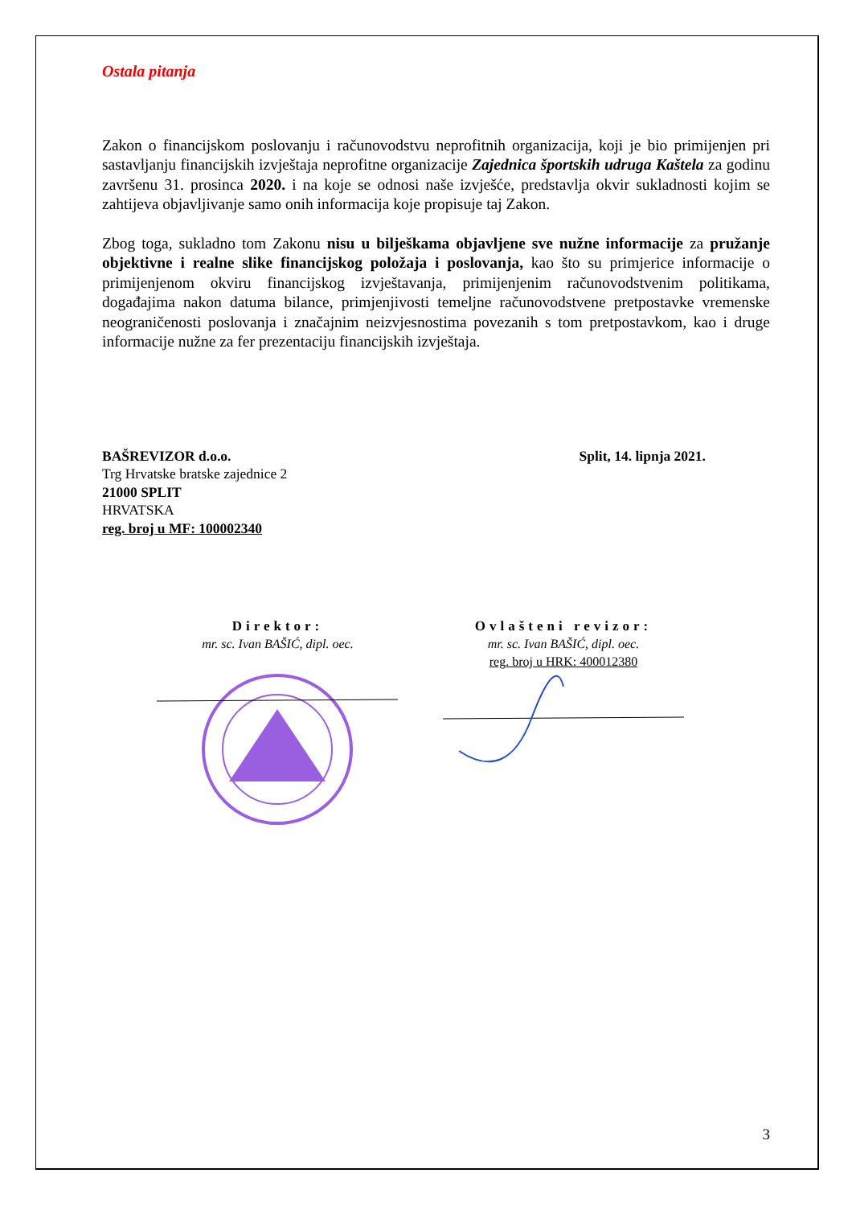Ostala pitanja
Zakon o financijskom poslovanju i računovodstvu neprofitnih organizacija, koji je bio primijenjen pri sastavljanju financijskih izvještaja neprofitne organizacije Zajednica športskih udruga Kaštela za godinu završenu 31. prosinca 2020. i na koje se odnosi naše izvješće, predstavlja okvir sukladnosti kojim se zahtijeva objavljivanje samo onih informacija koje propisuje taj Zakon.
Zbog toga, sukladno tom Zakonu nisu u bilješkama objavljene sve nužne informacije za pružanje objektivne i realne slike financijskog položaja i poslovanja, kao što su primjerice informacije o primijenjenom okviru financijskog izvještavanja, primijenjenim računovodstvenim politikama, događajima nakon datuma bilance, primjenjivosti temeljne računovodstvene pretpostavke vremenske neograničenosti poslovanja i značajnim neizvjesnostima povezanih s tom pretpostavkom, kao i druge informacije nužne za fer prezentaciju financijskih izvještaja.
BAŠREVIZOR d.o.o.
Trg Hrvatske bratske zajednice 2
21000 SPLIT
HRVATSKA
reg. broj u MF: 100002340
Split, 14. lipnja 2021.
Direktor:
mr. sc. Ivan BAŠIĆ, dipl. oec.
Ovlašteni revizor:
mr. sc. Ivan BAŠIĆ, dipl. oec.
reg. broj u HRK: 400012380
3